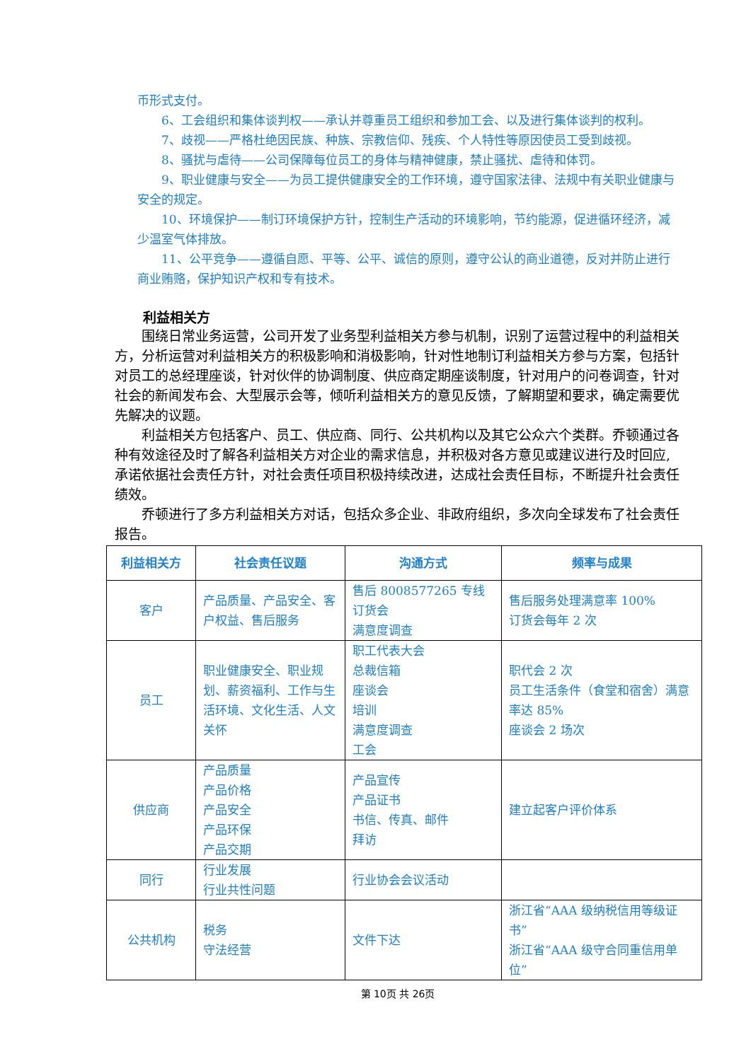币形式支付。
6、工会组织和集体谈判权——承认并尊重员工组织和参加工会、以及进行集体谈判的权利。
7、歧视——严格杜绝因民族、种族、宗教信仰、残疾、个人特性等原因使员工受到歧视。
8、骚扰与虐待——公司保障每位员工的身体与精神健康，禁止骚扰、虐待和体罚。
9、职业健康与安全——为员工提供健康安全的工作环境，遵守国家法律、法规中有关职业健康与安全的规定。
10、环境保护——制订环境保护方针，控制生产活动的环境影响，节约能源，促进循环经济，减少温室气体排放。
11、公平竞争——遵循自愿、平等、公平、诚信的原则，遵守公认的商业道德，反对并防止进行商业贿赂，保护知识产权和专有技术。
利益相关方
围绕日常业务运营，公司开发了业务型利益相关方参与机制，识别了运营过程中的利益相关方，分析运营对利益相关方的积极影响和消极影响，针对性地制订利益相关方参与方案，包括针对员工的总经理座谈，针对伙伴的协调制度、供应商定期座谈制度，针对用户的问卷调查，针对社会的新闻发布会、大型展示会等，倾听利益相关方的意见反馈，了解期望和要求，确定需要优先解决的议题。
利益相关方包括客户、员工、供应商、同行、公共机构以及其它公众六个类群。乔顿通过各种有效途径及时了解各利益相关方对企业的需求信息，并积极对各方意见或建议进行及时回应,承诺依据社会责任方针，对社会责任项目积极持续改进，达成社会责任目标，不断提升社会责任绩效。
乔顿进行了多方利益相关方对话，包括众多企业、非政府组织，多次向全球发布了社会责任报告。
| 利益相关方 | 社会责任议题 | 沟通方式 | 频率与成果 |
| --- | --- | --- | --- |
| 客户 | 产品质量、产品安全、客户权益、售后服务 | 售后 8008577265 专线 订货会 满意度调查 | 售后服务处理满意率 100% 订货会每年 2 次 |
| 员工 | 职业健康安全、职业规划、薪资福利、工作与生活环境、文化生活、人文关怀 | 职工代表大会 总裁信箱 座谈会 培训 满意度调查 工会 | 职代会 2 次 员工生活条件（食堂和宿舍）满意率达 85% 座谈会 2 场次 |
| 供应商 | 产品质量 产品价格 产品安全 产品环保 产品交期 | 产品宣传 产品证书 书信、传真、邮件 拜访 | 建立起客户评价体系 |
| 同行 | 行业发展 行业共性问题 | 行业协会会议活动 | |
| 公共机构 | 税务 守法经营 | 文件下达 | 浙江省“AAA 级纳税信用等级证书” 浙江省“AAA 级守合同重信用单位” |
第 10页 共 26页